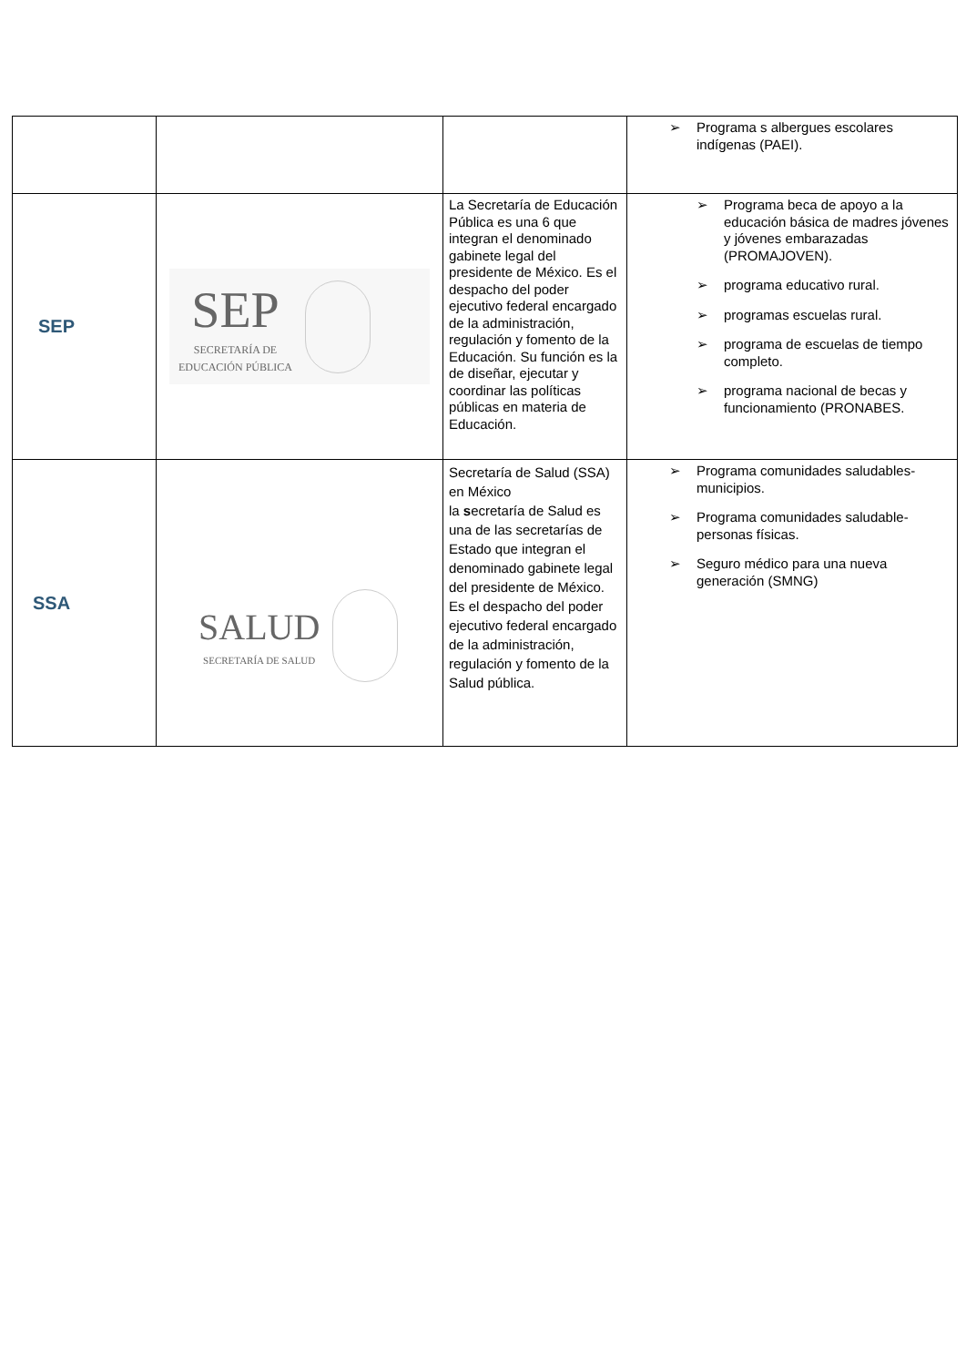| | | | ➢ Programa s albergues escolares indígenas (PAEI). |
| SEP | SEP SECRETARÍA DE EDUCACIÓN PÚBLICA | La Secretaría de Educación Pública es una 6 que integran el denominado gabinete legal del presidente de México. Es el despacho del poder ejecutivo federal encargado de la administración, regulación y fomento de la Educación. Su función es la de diseñar, ejecutar y coordinar las políticas públicas en materia de Educación. | ➢ Programa beca de apoyo a la educación básica de madres jóvenes y jóvenes embarazadas (PROMAJOVEN). ➢ programa educativo rural. ➢ programas escuelas rural. ➢ programa de escuelas de tiempo completo. ➢ programa nacional de becas y funcionamiento (PRONABES. |
| SSA | SALUD SECRETARÍA DE SALUD | Secretaría de Salud (SSA) en México la s ecretaría de Salud es una de las secretarías de Estado que integran el denominado gabinete legal del presidente de México. Es el despacho del poder ejecutivo federal encargado de la administración, regulación y fomento de la Salud pública. | ➢ Programa comunidades saludables-municipios. ➢ Programa comunidades saludable-personas físicas. ➢ Seguro médico para una nueva generación (SMNG) |